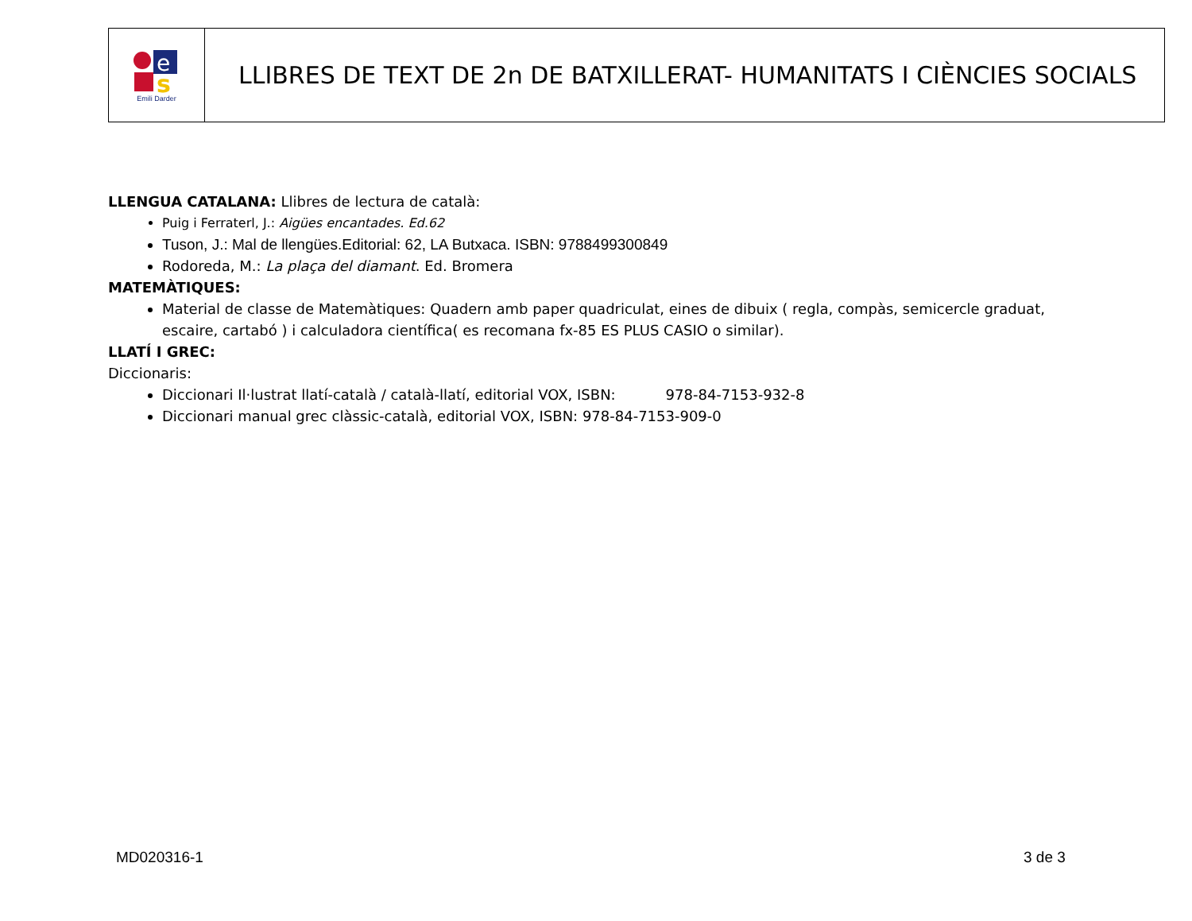| e s Emili Darder | LLIBRES DE TEXT DE 2n DE BATXILLERAT- HUMANITATS I CIÈNCIES SOCIALS |
LLENGUA CATALANA: Llibres de lectura de català:
Puig i Ferraterl, J.: Aigües encantades. Ed.62
Tuson, J.: Mal de llengües.Editorial: 62, LA Butxaca. ISBN: 9788499300849
Rodoreda, M.: La plaça del diamant. Ed. Bromera
MATEMÀTIQUES:
Material de classe de Matemàtiques: Quadern amb paper quadriculat, eines de dibuix ( regla, compàs, semicercle graduat, escaire, cartabó ) i calculadora científica( es recomana fx-85 ES PLUS CASIO o similar).
LLATÍ I GREC:
Diccionaris:
Diccionari Il·lustrat llatí-català / català-llatí, editorial VOX, ISBN: 978-84-7153-932-8
Diccionari manual grec clàssic-català, editorial VOX, ISBN: 978-84-7153-909-0
MD020316-1 3 de 3